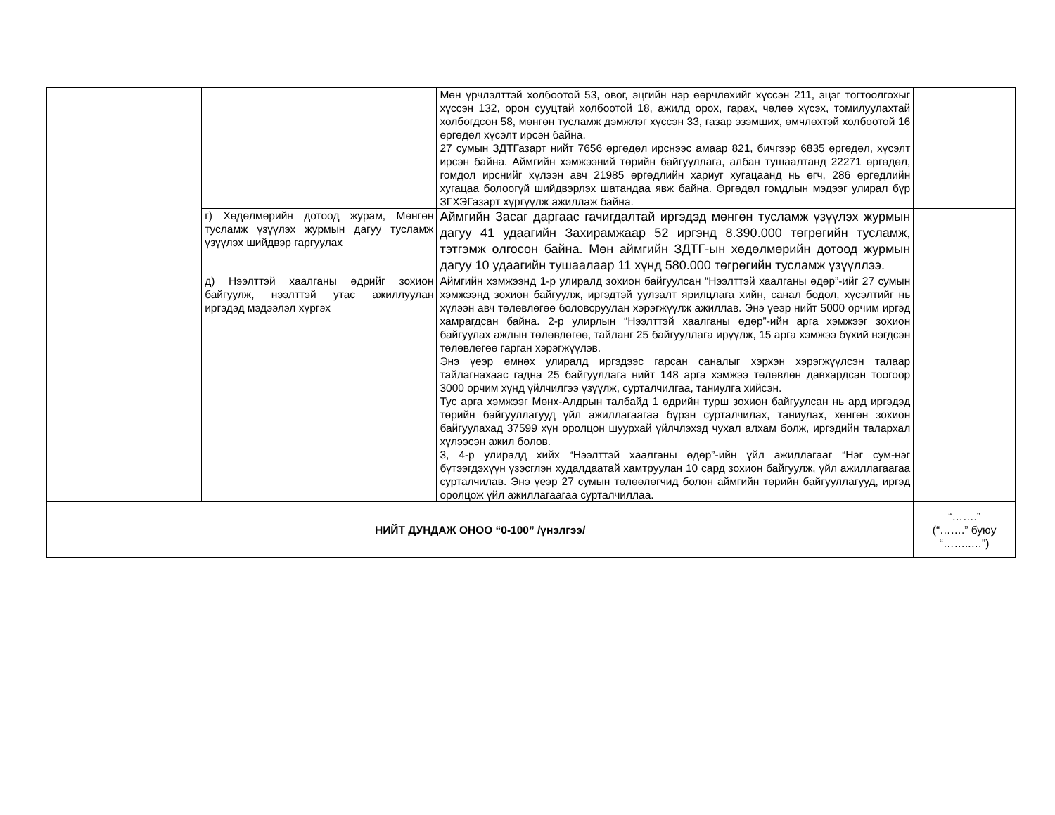| | | Мөн үрчлэлттэй холбоотой 53, овог, эцгийн нэр өөрчлөхийг хүссэн 211, эцэг тогтоолгохыг хүссэн 132, орон сууцтай холбоотой 18, ажилд орох, гарах, чөлөө хүсэх, томилуулахтай холбогдсон 58, мөнгөн тусламж дэмжлэг хүссэн 33, газар эзэмших, өмчлөхтэй холбоотой 16 өргөдөл хүсэлт ирсэн байна. 27 сумын ЗДТГазарт нийт 7656 өргөдөл ирснээс амаар 821, бичгээр 6835 өргөдөл, хүсэлт ирсэн байна. Аймгийн хэмжээний төрийн байгууллага, албан тушаалтанд 22271 өргөдөл, гомдол ирснийг хүлээн авч 21985 өргөдлийн хариуг хугацаанд нь өгч, 286 өргөдлийн хугацаа болоогүй шийдвэрлэх шатандаа явж байна. Өргөдөл гомдлын мэдээг улирал бүр ЗГХЭГазарт хүргүүлж ажиллаж байна. | |
| | г) Хөдөлмөрийн дотоод журам, Мөнгөн тусламж үзүүлэх журмын дагуу тусламж үзүүлэх шийдвэр гаргуулах | Аймгийн Засаг даргаас гачигдалтай иргэдэд мөнгөн тусламж үзүүлэх журмын дагуу 41 удаагийн Захирамжаар 52 иргэнд 8.390.000 төгрөгийн тусламж, тэтгэмж олгосон байна. Мөн аймгийн ЗДТГ-ын хөдөлмөрийн дотоод журмын дагуу 10 удаагийн тушаалаар 11 хүнд 580.000 төгрөгийн тусламж үзүүллээ. | |
| | д) Нээлттэй хаалганы өдрийг зохион байгуулж, нээлттэй утас ажиллуулан иргэдэд мэдээлэл хүргэх | Аймгийн хэмжээнд 1-р улиралд зохион байгуулсан “Нээлттэй хаалганы өдөр”-ийг 27 сумын хэмжээнд зохион байгуулж, иргэдтэй уулзалт ярилцлага хийн, санал бодол, хүсэлтийг нь хүлээн авч төлөвлөгөө боловсруулан хэрэгжүүлж ажиллав. Энэ үеэр нийт 5000 орчим иргэд хамрагдсан байна. 2-р улирлын “Нээлттэй хаалганы өдөр”-ийн арга хэмжээг зохион байгуулах ажлын төлөвлөгөө, тайланг 25 байгууллага ирүүлж, 15 арга хэмжээ бүхий нэгдсэн төлөвлөгөө гарган хэрэгжүүлэв. Энэ үеэр өмнөх улиралд иргэдээс гарсан саналыг хэрхэн хэрэгжүүлсэн талаар тайлагнахаас гадна 25 байгууллага нийт 148 арга хэмжээ төлөвлөн давхардсан тоогоор 3000 орчим хүнд үйлчилгээ үзүүлж, сурталчилгаа, таниулга хийсэн. Тус арга хэмжээг Мөнх-Алдрын талбайд 1 өдрийн турш зохион байгуулсан нь ард иргэдэд төрийн байгууллагууд үйл ажиллагаагаа бүрэн сурталчилах, таниулах, хөнгөн зохион байгуулахад 37599 хүн оролцон шуурхай үйлчлэхэд чухал алхам болж, иргэдийн талархал хүлээсэн ажил болов. 3, 4-р улиралд хийх “Нээлттэй хаалганы өдөр”-ийн үйл ажиллагааг “Нэг сум-нэг бүтээгдэхүүн үзэсглэн худалдаатай хамтруулан 10 сард зохион байгуулж, үйл ажиллагаагаа сурталчилав. Энэ үеэр 27 сумын төлөөлөгчид болон аймгийн төрийн байгууллагууд, иргэд оролцож үйл ажиллагаагаа сурталчиллаа. | |
| НИЙТ ДУНДАЖ ОНОО “0-100” /үнэлгээ/ | | | “…….” (“…….” буюу “……..…”) |